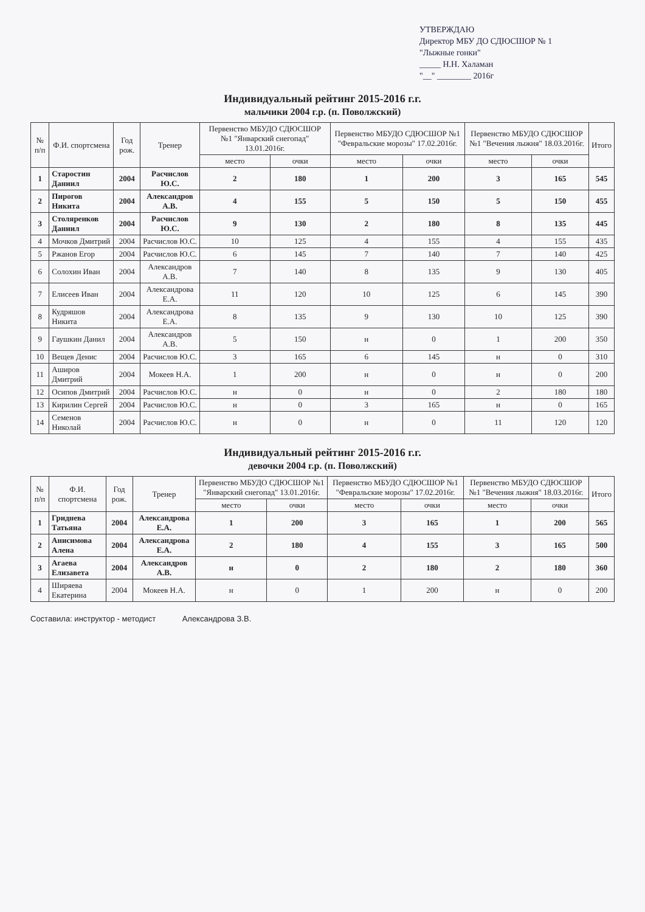УТВЕРЖДАЮ
Директор МБУ ДО СДЮСШОР № 1
"Лыжные гонки"
_____ Н.Н. Халаман
"__" ________ 2016г
Индивидуальный рейтинг 2015-2016 г.г.
мальчики 2004 г.р. (п. Поволжский)
| № п/п | Ф.И. спортсмена | Год рож. | Тренер | Первенство МБУДО СДЮСШОР №1 "Январский снегопад" 13.01.2016г. | | Первенство МБУДО СДЮСШОР №1 "Февральские морозы" 17.02.2016г. | | Первенство МБУДО СДЮСШОР №1 "Вечения лыжня" 18.03.2016г. | | Итого |
| --- | --- | --- | --- | --- | --- | --- | --- | --- | --- | --- |
| | | | | место | очки | место | очки | место | очки | |
| 1 | Старостин Даниил | 2004 | Расчислов Ю.С. | 2 | 180 | 1 | 200 | 3 | 165 | 545 |
| 2 | Пирогов Никита | 2004 | Александров А.В. | 4 | 155 | 5 | 150 | 5 | 150 | 455 |
| 3 | Столяренков Даниил | 2004 | Расчислов Ю.С. | 9 | 130 | 2 | 180 | 8 | 135 | 445 |
| 4 | Мочков Дмитрий | 2004 | Расчислов Ю.С. | 10 | 125 | 4 | 155 | 4 | 155 | 435 |
| 5 | Ржанов Егор | 2004 | Расчислов Ю.С. | 6 | 145 | 7 | 140 | 7 | 140 | 425 |
| 6 | Солохин Иван | 2004 | Александров А.В. | 7 | 140 | 8 | 135 | 9 | 130 | 405 |
| 7 | Елисеев Иван | 2004 | Александрова Е.А. | 11 | 120 | 10 | 125 | 6 | 145 | 390 |
| 8 | Кудряшов Никита | 2004 | Александрова Е.А. | 8 | 135 | 9 | 130 | 10 | 125 | 390 |
| 9 | Гаушкин Данил | 2004 | Александров А.В. | 5 | 150 | н | 0 | 1 | 200 | 350 |
| 10 | Вещев Денис | 2004 | Расчислов Ю.С. | 3 | 165 | 6 | 145 | н | 0 | 310 |
| 11 | Аширов Дмитрий | 2004 | Мокеев Н.А. | 1 | 200 | н | 0 | н | 0 | 200 |
| 12 | Осипов Дмитрий | 2004 | Расчислов Ю.С. | н | 0 | н | 0 | 2 | 180 | 180 |
| 13 | Кирилин Сергей | 2004 | Расчислов Ю.С. | н | 0 | 3 | 165 | н | 0 | 165 |
| 14 | Семенов Николай | 2004 | Расчислов Ю.С. | н | 0 | н | 0 | 11 | 120 | 120 |
Индивидуальный рейтинг 2015-2016 г.г.
девочки 2004 г.р. (п. Поволжский)
| № п/п | Ф.И. спортсмена | Год рож. | Тренер | Первенство МБУДО СДЮСШОР №1 "Январский снегопад" 13.01.2016г. | | Первенство МБУДО СДЮСШОР №1 "Февральские морозы" 17.02.2016г. | | Первенство МБУДО СДЮСШОР №1 "Вечения лыжня" 18.03.2016г. | | Итого |
| --- | --- | --- | --- | --- | --- | --- | --- | --- | --- | --- |
| | | | | место | очки | место | очки | место | очки | |
| 1 | Гриднева Татьяна | 2004 | Александрова Е.А. | 1 | 200 | 3 | 165 | 1 | 200 | 565 |
| 2 | Анисимова Алена | 2004 | Александрова Е.А. | 2 | 180 | 4 | 155 | 3 | 165 | 500 |
| 3 | Агаева Елизавета | 2004 | Александров А.В. | н | 0 | 2 | 180 | 2 | 180 | 360 |
| 4 | Ширяева Екатерина | 2004 | Мокеев Н.А. | н | 0 | 1 | 200 | н | 0 | 200 |
Составила: инструктор - методист Александрова З.В.